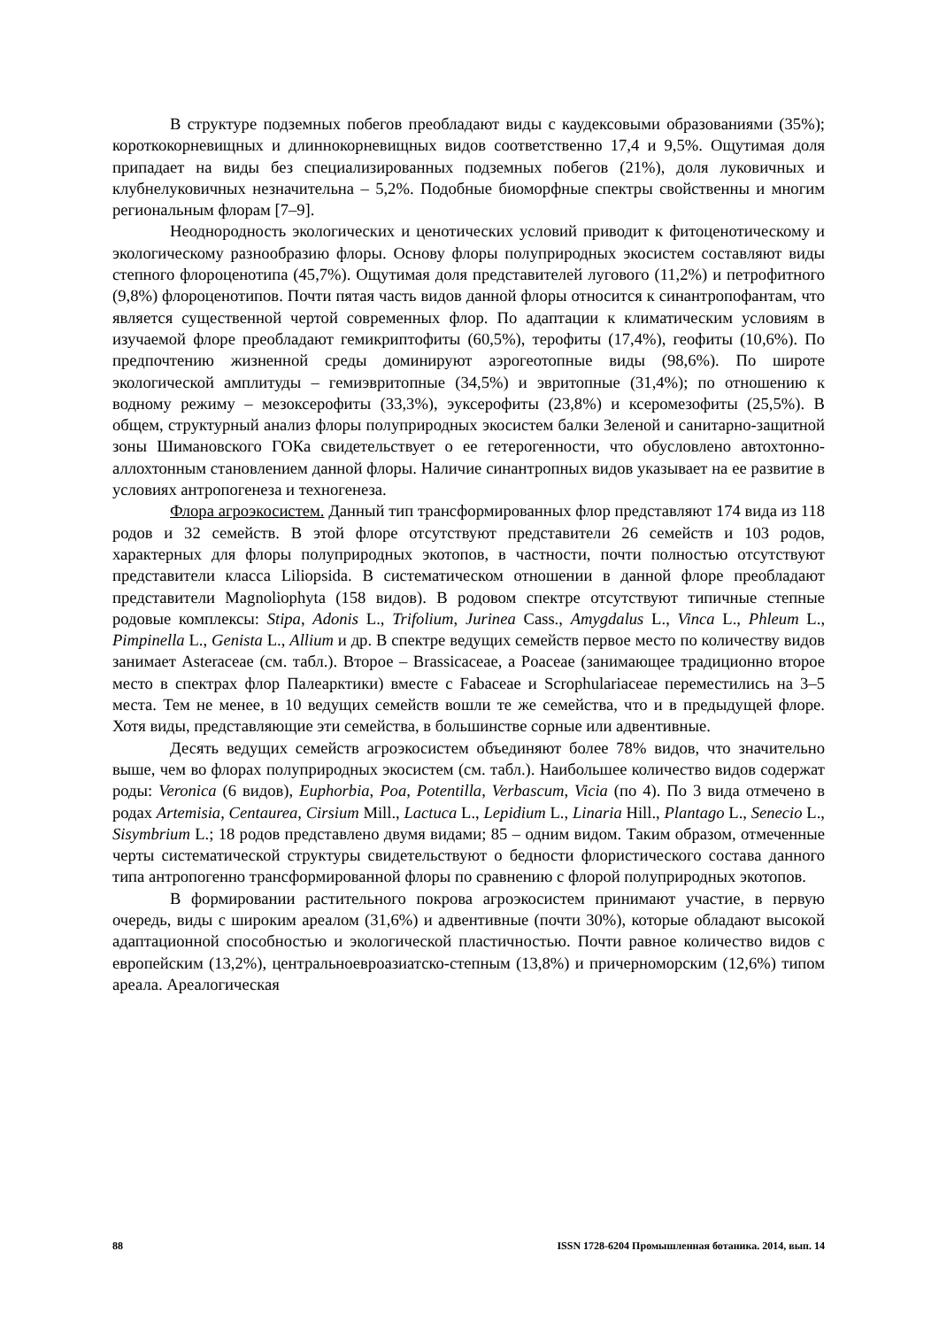В структуре подземных побегов преобладают виды с каудексовыми образованиями (35%); короткокорневищных и длиннокорневищных видов соответственно 17,4 и 9,5%. Ощутимая доля припадает на виды без специализированных подземных побегов (21%), доля луковичных и клубнелуковичных незначительна – 5,2%. Подобные биоморфные спектры свойственны и многим региональным флорам [7–9].
Неоднородность экологических и ценотических условий приводит к фитоценотическому и экологическому разнообразию флоры. Основу флоры полуприродных экосистем составляют виды степного флороценотипа (45,7%). Ощутимая доля представителей лугового (11,2%) и петрофитного (9,8%) флороценотипов. Почти пятая часть видов данной флоры относится к синантропофантам, что является существенной чертой современных флор. По адаптации к климатическим условиям в изучаемой флоре преобладают гемикриптофиты (60,5%), терофиты (17,4%), геофиты (10,6%). По предпочтению жизненной среды доминируют аэрогеотопные виды (98,6%). По широте экологической амплитуды – гемиэвритопные (34,5%) и эвритопные (31,4%); по отношению к водному режиму – мезоксерофиты (33,3%), эуксерофиты (23,8%) и ксеромезофиты (25,5%). В общем, структурный анализ флоры полуприродных экосистем балки Зеленой и санитарно-защитной зоны Шимановского ГОКа свидетельствует о ее гетерогенности, что обусловлено автохтонно-аллохтонным становлением данной флоры. Наличие синантропных видов указывает на ее развитие в условиях антропогенеза и техногенеза.
Флора агроэкосистем. Данный тип трансформированных флор представляют 174 вида из 118 родов и 32 семейств. В этой флоре отсутствуют представители 26 семейств и 103 родов, характерных для флоры полуприродных экотопов, в частности, почти полностью отсутствуют представители класса Liliopsida. В систематическом отношении в данной флоре преобладают представители Magnoliophyta (158 видов). В родовом спектре отсутствуют типичные степные родовые комплексы: Stipa, Adonis L., Trifolium, Jurinea Cass., Amygdalus L., Vinca L., Phleum L., Pimpinella L., Genista L., Allium и др. В спектре ведущих семейств первое место по количеству видов занимает Asteraceae (см. табл.). Второе – Brassicaceae, а Poaceae (занимающее традиционно второе место в спектрах флор Палеарктики) вместе с Fabaceae и Scrophulariaceae переместились на 3–5 места. Тем не менее, в 10 ведущих семейств вошли те же семейства, что и в предыдущей флоре. Хотя виды, представляющие эти семейства, в большинстве сорные или адвентивные.
Десять ведущих семейств агроэкосистем объединяют более 78% видов, что значительно выше, чем во флорах полуприродных экосистем (см. табл.). Наибольшее количество видов содержат роды: Veronica (6 видов), Euphorbia, Poa, Potentilla, Verbascum, Vicia (по 4). По 3 вида отмечено в родах Artemisia, Centaurea, Cirsium Mill., Lactuca L., Lepidium L., Linaria Hill., Plantago L., Senecio L., Sisymbrium L.; 18 родов представлено двумя видами; 85 – одним видом. Таким образом, отмеченные черты систематической структуры свидетельствуют о бедности флористического состава данного типа антропогенно трансформированной флоры по сравнению с флорой полуприродных экотопов.
В формировании растительного покрова агроэкосистем принимают участие, в первую очередь, виды с широким ареалом (31,6%) и адвентивные (почти 30%), которые обладают высокой адаптационной способностью и экологической пластичностью. Почти равное количество видов с европейским (13,2%), центральноевроазиатско-степным (13,8%) и причерноморским (12,6%) типом ареала. Ареалогическая
88 ISSN 1728-6204 Промышленная ботаника. 2014, вып. 14